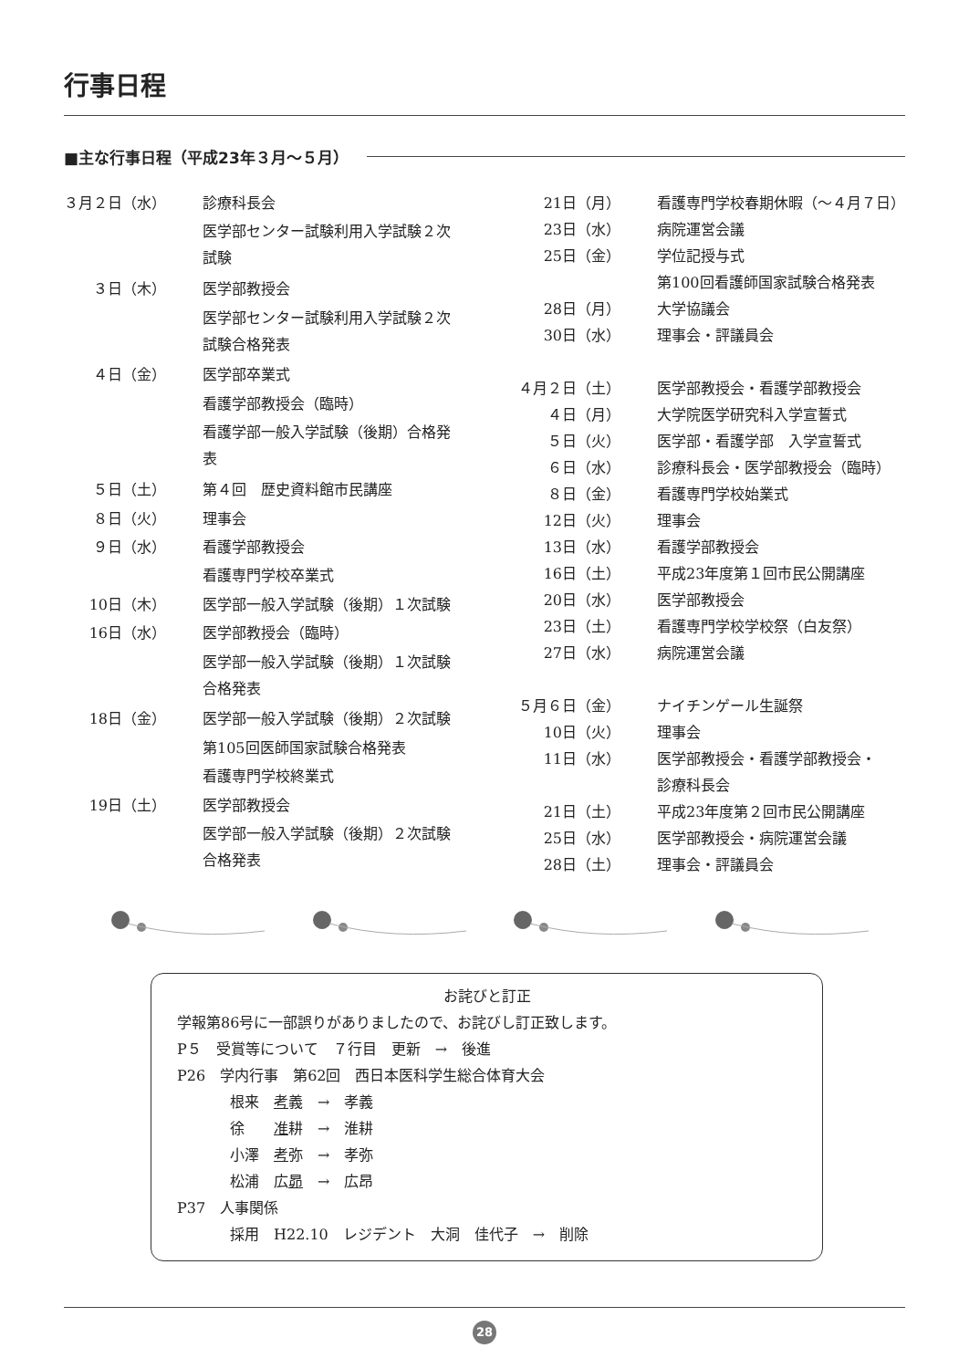行事日程
■主な行事日程（平成23年３月～５月）
| ３月２日（水） | 診療科長会 |
| | 医学部センター試験利用入学試験２次試験 |
| ３日（木） | 医学部教授会 |
| | 医学部センター試験利用入学試験２次試験合格発表 |
| ４日（金） | 医学部卒業式 |
| | 看護学部教授会（臨時） |
| | 看護学部一般入学試験（後期）合格発表 |
| ５日（土） | 第４回 歴史資料館市民講座 |
| ８日（火） | 理事会 |
| ９日（水） | 看護学部教授会 |
| | 看護専門学校卒業式 |
| 10日（木） | 医学部一般入学試験（後期）１次試験 |
| 16日（水） | 医学部教授会（臨時） |
| | 医学部一般入学試験（後期）１次試験合格発表 |
| 18日（金） | 医学部一般入学試験（後期）２次試験 |
| | 第105回医師国家試験合格発表 |
| | 看護専門学校終業式 |
| 19日（土） | 医学部教授会 |
| | 医学部一般入学試験（後期）２次試験合格発表 |
| 21日（月） | 看護専門学校春期休暇（～４月７日） |
| 23日（水） | 病院運営会議 |
| 25日（金） | 学位記授与式 |
| | 第100回看護師国家試験合格発表 |
| 28日（月） | 大学協議会 |
| 30日（水） | 理事会・評議員会 |
| ４月２日（土） | 医学部教授会・看護学部教授会 |
| ４日（月） | 大学院医学研究科入学宣誓式 |
| ５日（火） | 医学部・看護学部 入学宣誓式 |
| ６日（水） | 診療科長会・医学部教授会（臨時） |
| ８日（金） | 看護専門学校始業式 |
| 12日（火） | 理事会 |
| 13日（水） | 看護学部教授会 |
| 16日（土） | 平成23年度第１回市民公開講座 |
| 20日（水） | 医学部教授会 |
| 23日（土） | 看護専門学校学校祭（白友祭） |
| 27日（水） | 病院運営会議 |
| ５月６日（金） | ナイチンゲール生誕祭 |
| 10日（火） | 理事会 |
| 11日（水） | 医学部教授会・看護学部教授会・ 診療科長会 |
| 21日（土） | 平成23年度第２回市民公開講座 |
| 25日（水） | 医学部教授会・病院運営会議 |
| 28日（土） | 理事会・評議員会 |
お詫びと訂正
学報第86号に一部誤りがありましたので、お詫びし訂正致します。
P５　受賞等について　７行目　更新　→　後進
P26　学内行事　第62回　西日本医科学生総合体育大会
根来　考義　→　孝義
徐　　准耕　→　淮耕
小澤　考弥　→　孝弥
松浦　広昴　→　広昂
P37　人事関係
採用　H22.10　レジデント　大洞　佳代子　→　削除
28